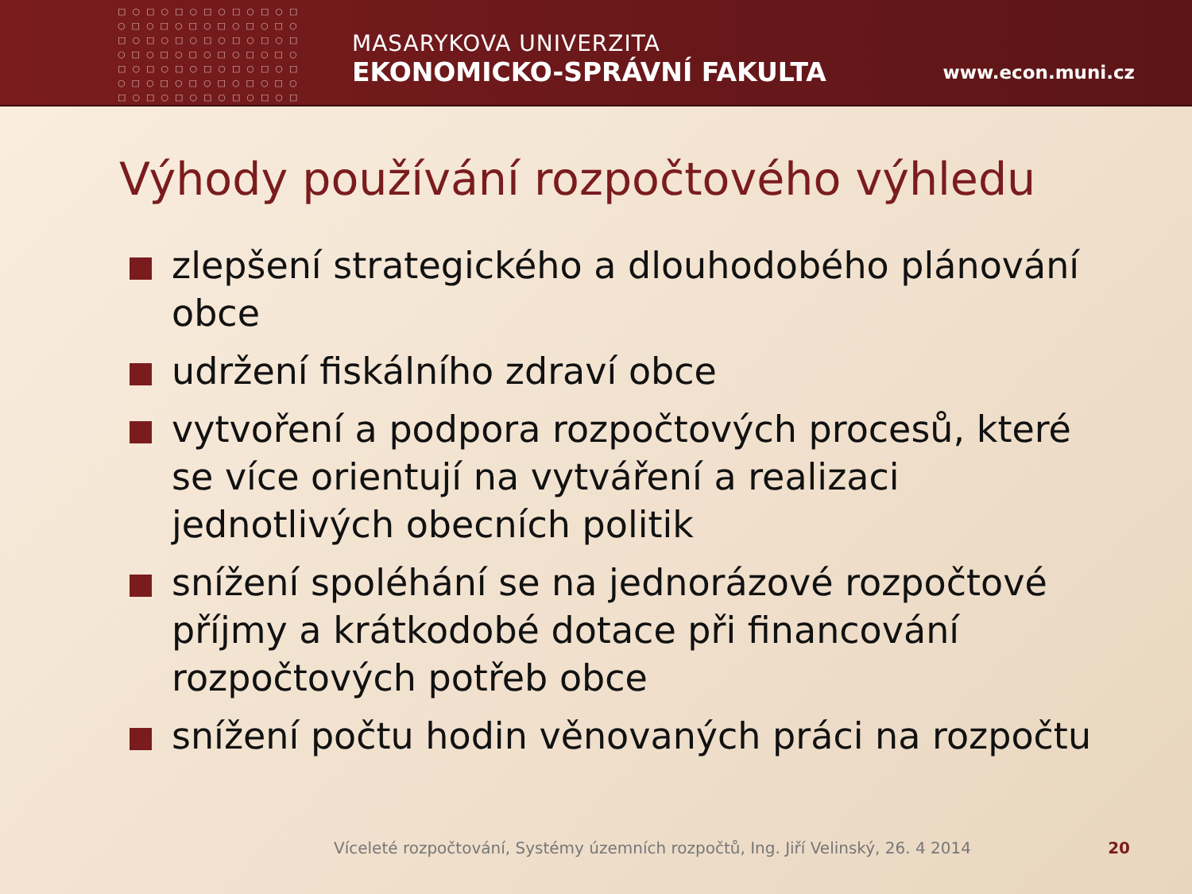□○□○□○□○□○□○□
○□○□○□○□○□○□○
□○□○□○□○□○□○□
○□○□○□○□○□○□○
□○□○□○□○□○□○□
○□○□○□○□○□○□○
□○□○□○□○□○□○□
MASARYKOVA UNIVERZITA
EKONOMICKO-SPRÁVNÍ FAKULTA
www.econ.muni.cz
Výhody používání rozpočtového výhledu
zlepšení strategického a dlouhodobého plánování obce
udržení fiskálního zdraví obce
vytvoření a podpora rozpočtových procesů, které se více orientují na vytváření a realizaci jednotlivých obecních politik
snížení spoléhání se na jednorázové rozpočtové příjmy a krátkodobé dotace při financování rozpočtových potřeb obce
snížení počtu hodin věnovaných práci na rozpočtu
Víceleté rozpočtování, Systémy územních rozpočtů, Ing. Jiří Velinský, 26. 4 2014 20